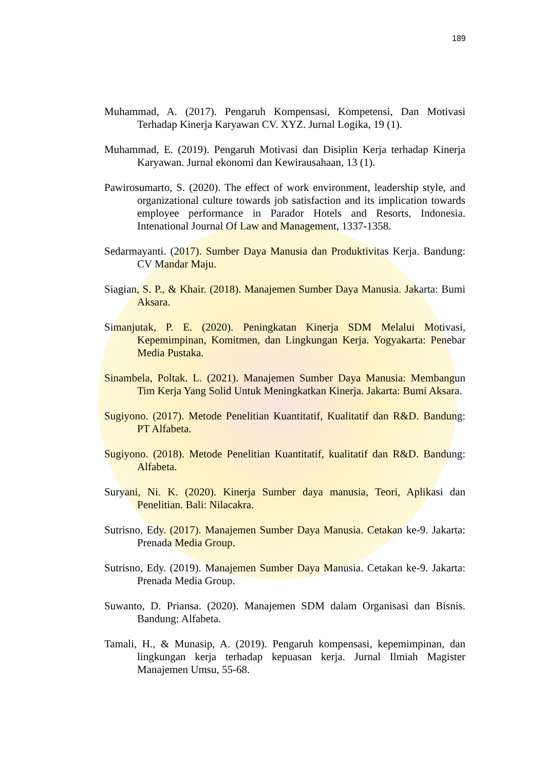189
Muhammad, A. (2017). Pengaruh Kompensasi, Kompetensi, Dan Motivasi Terhadap Kinerja Karyawan CV. XYZ. Jurnal Logika, 19 (1).
Muhammad, E. (2019). Pengaruh Motivasi dan Disiplin Kerja terhadap Kinerja Karyawan. Jurnal ekonomi dan Kewirausahaan, 13 (1).
Pawirosumarto, S. (2020). The effect of work environment, leadership style, and organizational culture towards job satisfaction and its implication towards employee performance in Parador Hotels and Resorts, Indonesia. Intenational Journal Of Law and Management, 1337-1358.
Sedarmayanti. (2017). Sumber Daya Manusia dan Produktivitas Kerja. Bandung: CV Mandar Maju.
Siagian, S. P., & Khair. (2018). Manajemen Sumber Daya Manusia. Jakarta: Bumi Aksara.
Simanjutak, P. E. (2020). Peningkatan Kinerja SDM Melalui Motivasi, Kepemimpinan, Komitmen, dan Lingkungan Kerja. Yogyakarta: Penebar Media Pustaka.
Sinambela, Poltak. L. (2021). Manajemen Sumber Daya Manusia: Membangun Tim Kerja Yang Solid Untuk Meningkatkan Kinerja. Jakarta: Bumi Aksara.
Sugiyono. (2017). Metode Penelitian Kuantitatif, Kualitatif dan R&D. Bandung: PT Alfabeta.
Sugiyono. (2018). Metode Penelitian Kuantitatif, kualitatif dan R&D. Bandung: Alfabeta.
Suryani, Ni. K. (2020). Kinerja Sumber daya manusia, Teori, Aplikasi dan Penelitian. Bali: Nilacakra.
Sutrisno, Edy. (2017). Manajemen Sumber Daya Manusia. Cetakan ke-9. Jakarta: Prenada Media Group.
Sutrisno, Edy. (2019). Manajemen Sumber Daya Manusia. Cetakan ke-9. Jakarta: Prenada Media Group.
Suwanto, D. Priansa. (2020). Manajemen SDM dalam Organisasi dan Bisnis. Bandung: Alfabeta.
Tamali, H., & Munasip, A. (2019). Pengaruh kompensasi, kepemimpinan, dan lingkungan kerja terhadap kepuasan kerja. Jurnal Ilmiah Magister Manajemen Umsu, 55-68.